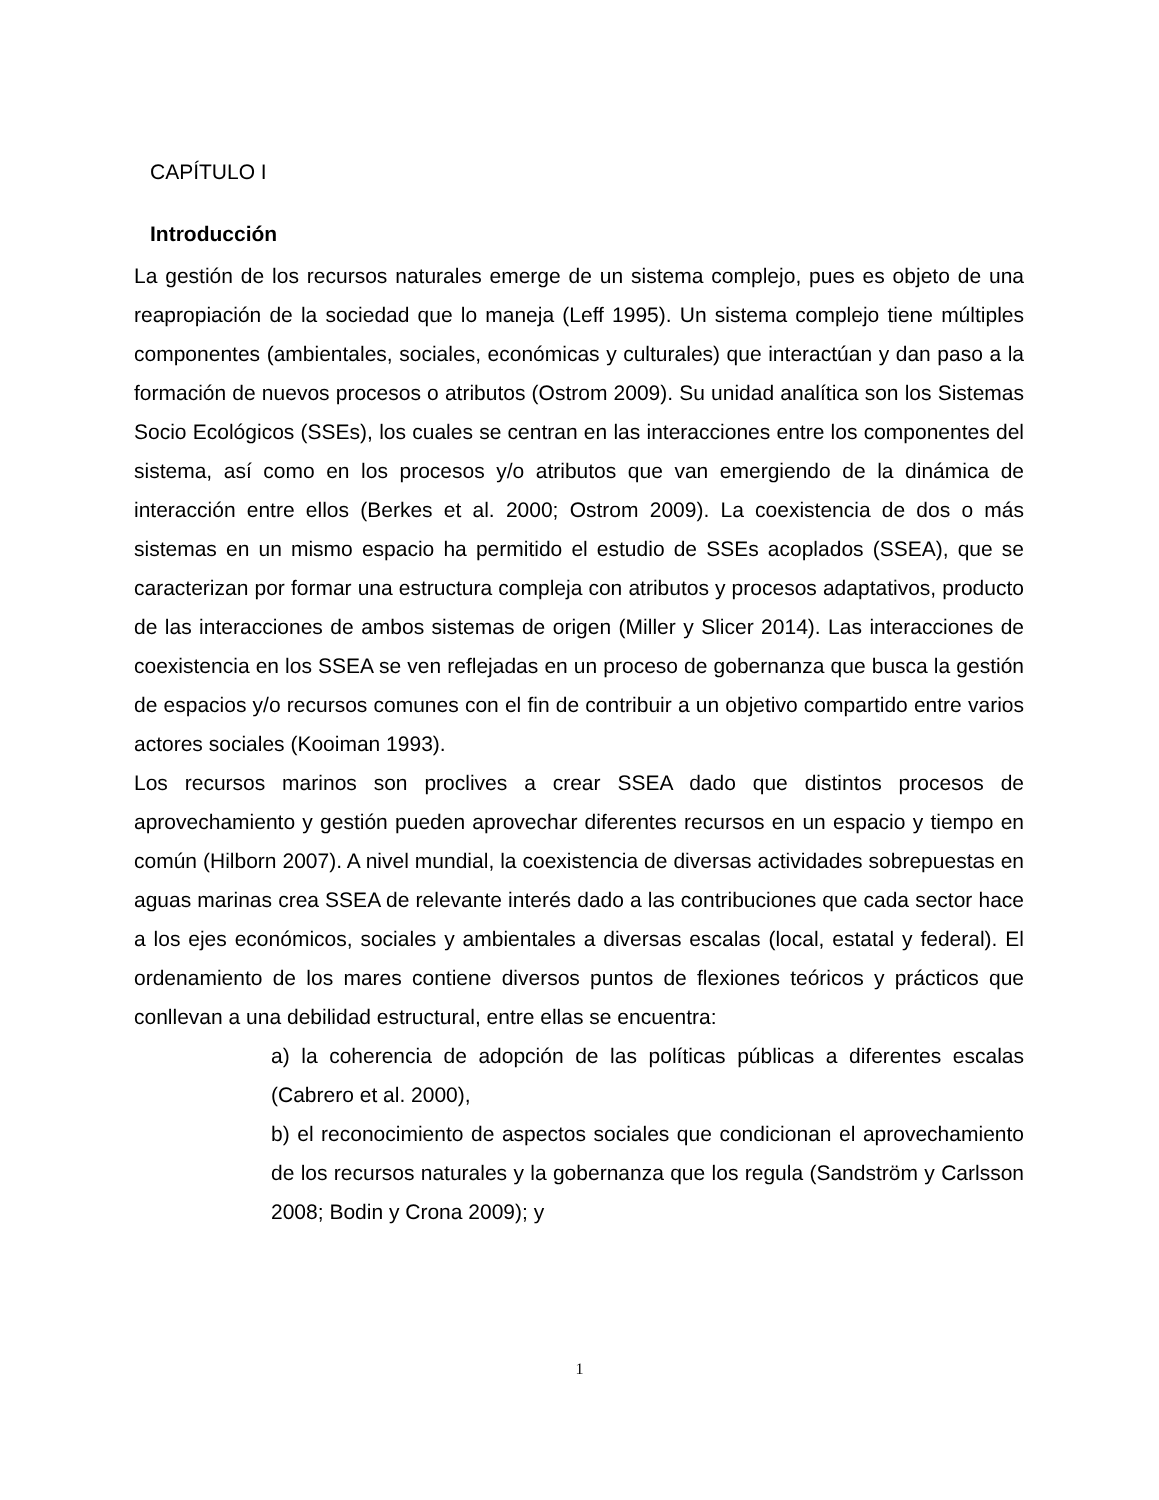CAPÍTULO I
Introducción
La gestión de los recursos naturales emerge de un sistema complejo, pues es objeto de una reapropiación de la sociedad que lo maneja (Leff 1995). Un sistema complejo tiene múltiples componentes (ambientales, sociales, económicas y culturales) que interactúan y dan paso a la formación de nuevos procesos o atributos (Ostrom 2009). Su unidad analítica son los Sistemas Socio Ecológicos (SSEs), los cuales se centran en las interacciones entre los componentes del sistema, así como en los procesos y/o atributos que van emergiendo de la dinámica de interacción entre ellos (Berkes et al. 2000; Ostrom 2009). La coexistencia de dos o más sistemas en un mismo espacio ha permitido el estudio de SSEs acoplados (SSEA), que se caracterizan por formar una estructura compleja con atributos y procesos adaptativos, producto de las interacciones de ambos sistemas de origen (Miller y Slicer 2014). Las interacciones de coexistencia en los SSEA se ven reflejadas en un proceso de gobernanza que busca la gestión de espacios y/o recursos comunes con el fin de contribuir a un objetivo compartido entre varios actores sociales (Kooiman 1993).
Los recursos marinos son proclives a crear SSEA dado que distintos procesos de aprovechamiento y gestión pueden aprovechar diferentes recursos en un espacio y tiempo en común (Hilborn 2007). A nivel mundial, la coexistencia de diversas actividades sobrepuestas en aguas marinas crea SSEA de relevante interés dado a las contribuciones que cada sector hace a los ejes económicos, sociales y ambientales a diversas escalas (local, estatal y federal). El ordenamiento de los mares contiene diversos puntos de flexiones teóricos y prácticos que conllevan a una debilidad estructural, entre ellas se encuentra:
a) la coherencia de adopción de las políticas públicas a diferentes escalas (Cabrero et al. 2000),
b) el reconocimiento de aspectos sociales que condicionan el aprovechamiento de los recursos naturales y la gobernanza que los regula (Sandström y Carlsson 2008; Bodin y Crona 2009); y
1